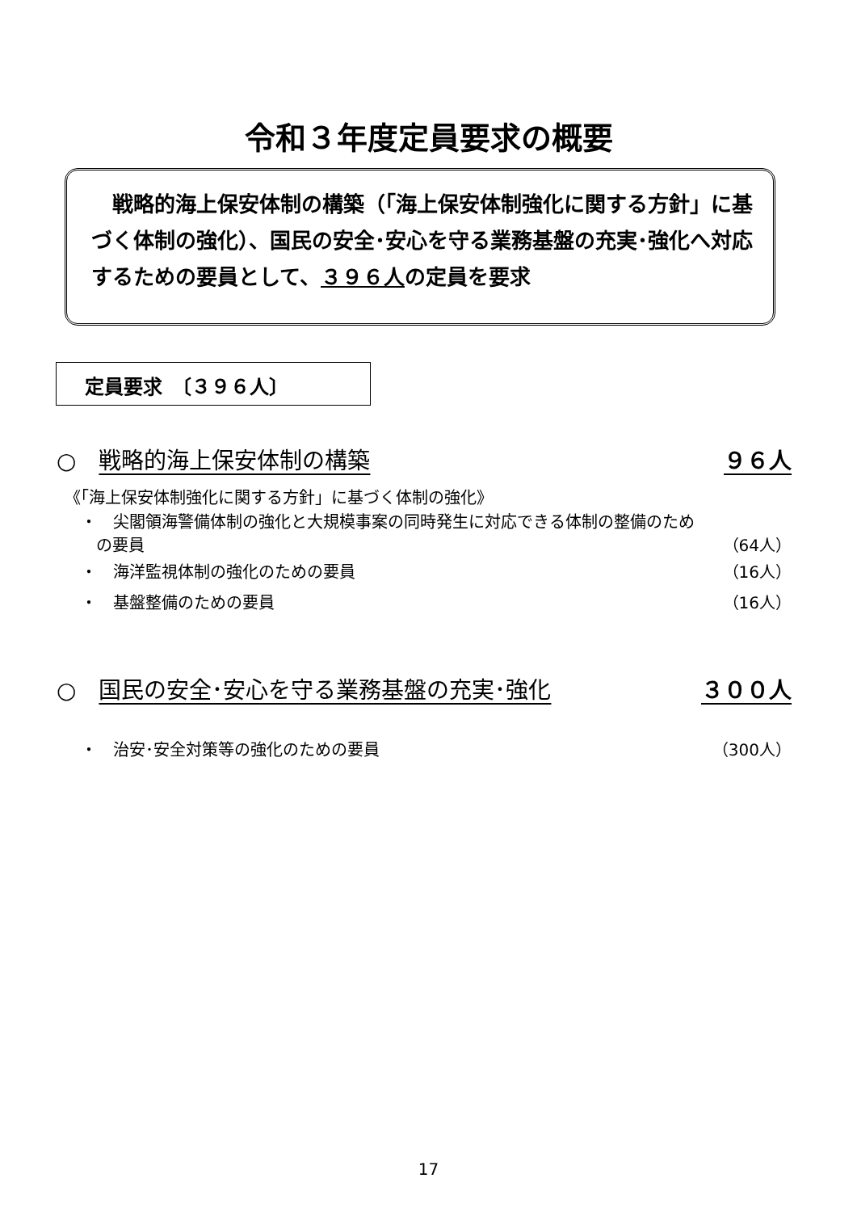令和３年度定員要求の概要
　戦略的海上保安体制の構築（「海上保安体制強化に関する方針」に基づく体制の強化）、国民の安全･安心を守る業務基盤の充実･強化へ対応するための要員として、３９６人の定員を要求
定員要求　〔３９６人〕
○　戦略的海上保安体制の構築 ９６人
《「海上保安体制強化に関する方針」に基づく体制の強化》
・　尖閣領海警備体制の強化と大規模事案の同時発生に対応できる体制の整備のため
の要員 （64人）
・　海洋監視体制の強化のための要員 （16人）
・　基盤整備のための要員 （16人）
○　国民の安全･安心を守る業務基盤の充実･強化 ３００人
・　治安･安全対策等の強化のための要員 （300人）
17